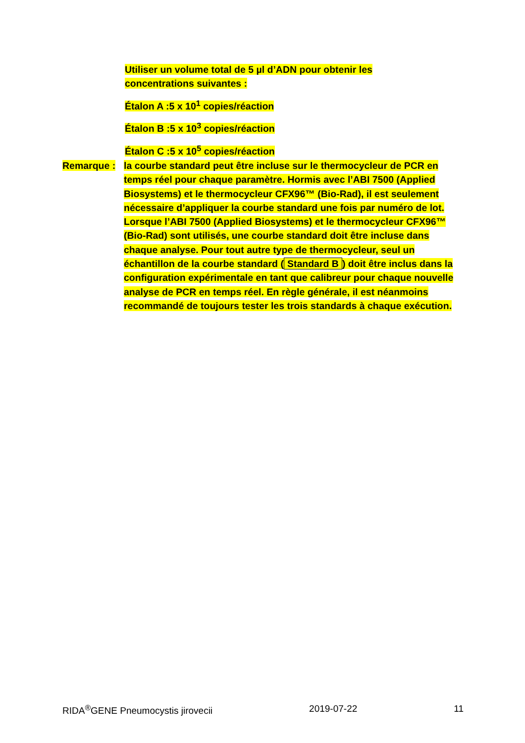Utiliser un volume total de 5 µl d’ADN pour obtenir les concentrations suivantes :
Étalon A :5 x 10<sup>1</sup> copies/réaction
Étalon B :5 x 10<sup>3</sup> copies/réaction
Étalon C :5 x 10<sup>5</sup> copies/réaction
Remarque : la courbe standard peut être incluse sur le thermocycleur de PCR en temps réel pour chaque paramètre. Hormis avec l’ABI 7500 (Applied Biosystems) et le thermocycleur CFX96™ (Bio-Rad), il est seulement nécessaire d’appliquer la courbe standard une fois par numéro de lot. Lorsque l’ABI 7500 (Applied Biosystems) et le thermocycleur CFX96™ (Bio-Rad) sont utilisés, une courbe standard doit être incluse dans chaque analyse. Pour tout autre type de thermocycleur, seul un échantillon de la courbe standard (Standard B) doit être inclus dans la configuration expérimentale en tant que calibreur pour chaque nouvelle analyse de PCR en temps réel. En règle générale, il est néanmoins recommandé de toujours tester les trois standards à chaque exécution.
RIDA<sup>®</sup>GENE Pneumocystis jirovecii 2019-07-22 11